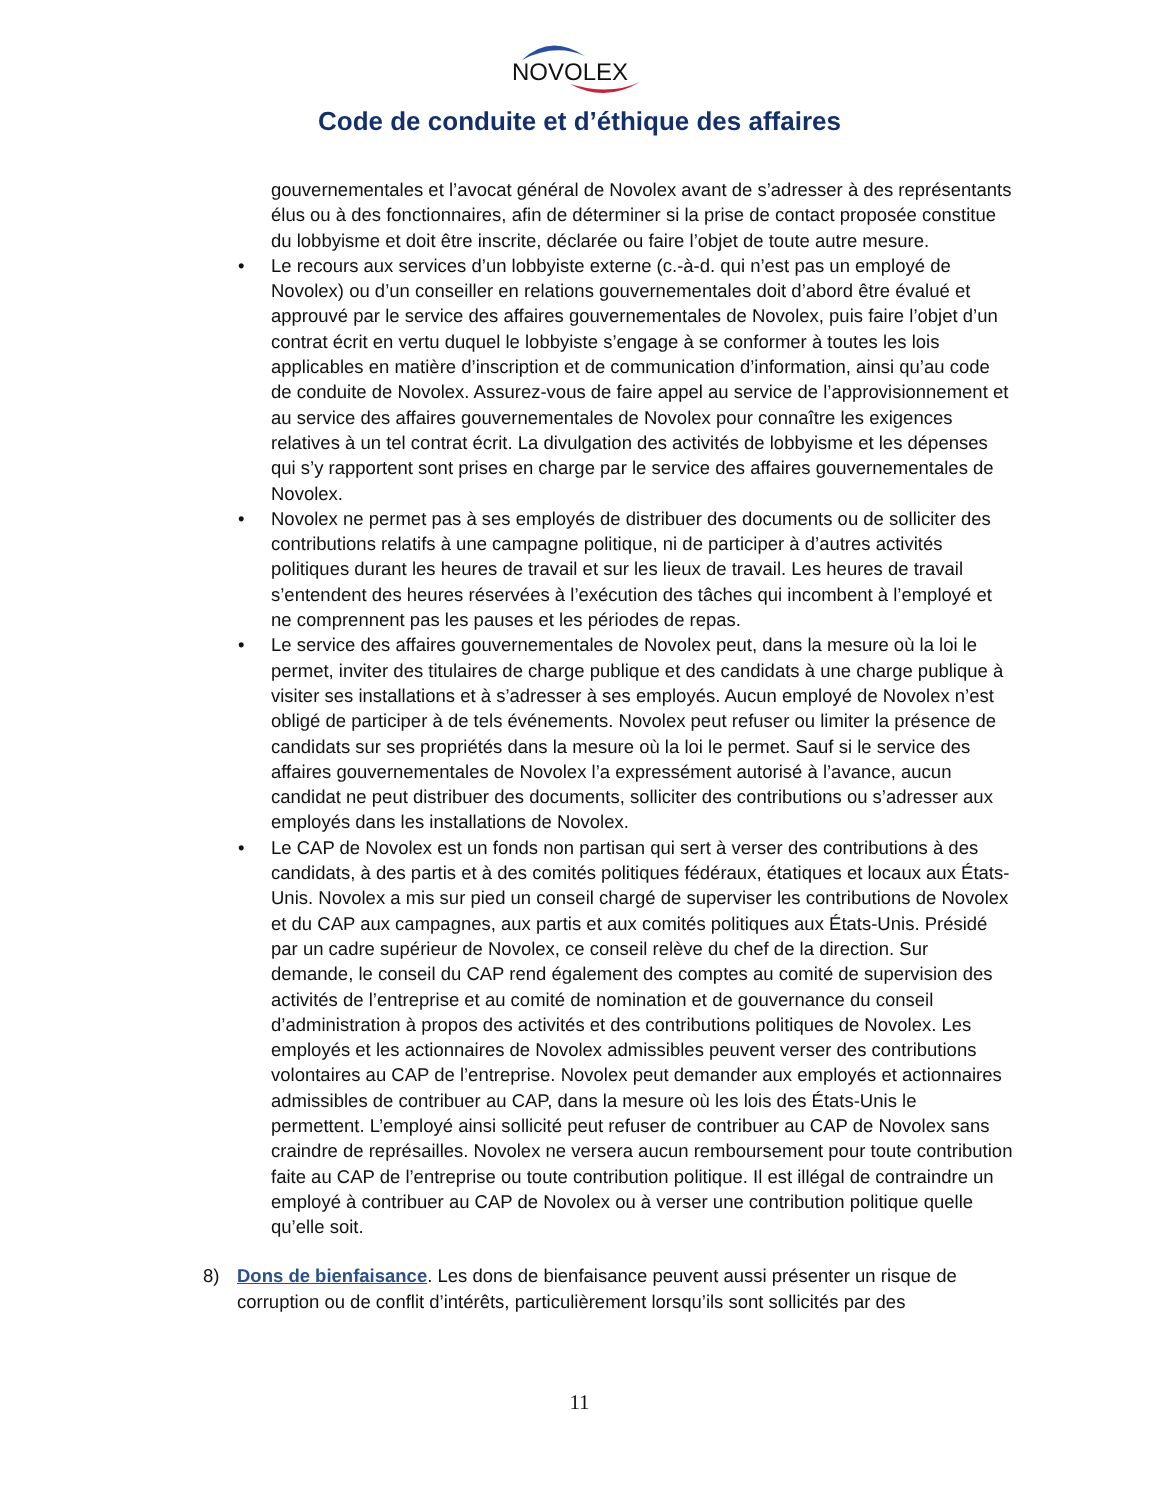NOVOLEX
Code de conduite et d’éthique des affaires
gouvernementales et l’avocat général de Novolex avant de s’adresser à des représentants élus ou à des fonctionnaires, afin de déterminer si la prise de contact proposée constitue du lobbyisme et doit être inscrite, déclarée ou faire l’objet de toute autre mesure.
• Le recours aux services d’un lobbyiste externe (c.-à-d. qui n’est pas un employé de Novolex) ou d’un conseiller en relations gouvernementales doit d’abord être évalué et approuvé par le service des affaires gouvernementales de Novolex, puis faire l’objet d’un contrat écrit en vertu duquel le lobbyiste s’engage à se conformer à toutes les lois applicables en matière d’inscription et de communication d’information, ainsi qu’au code de conduite de Novolex. Assurez-vous de faire appel au service de l’approvisionnement et au service des affaires gouvernementales de Novolex pour connaître les exigences relatives à un tel contrat écrit. La divulgation des activités de lobbyisme et les dépenses qui s’y rapportent sont prises en charge par le service des affaires gouvernementales de Novolex.
• Novolex ne permet pas à ses employés de distribuer des documents ou de solliciter des contributions relatifs à une campagne politique, ni de participer à d’autres activités politiques durant les heures de travail et sur les lieux de travail. Les heures de travail s’entendent des heures réservées à l’exécution des tâches qui incombent à l’employé et ne comprennent pas les pauses et les périodes de repas.
• Le service des affaires gouvernementales de Novolex peut, dans la mesure où la loi le permet, inviter des titulaires de charge publique et des candidats à une charge publique à visiter ses installations et à s’adresser à ses employés. Aucun employé de Novolex n’est obligé de participer à de tels événements. Novolex peut refuser ou limiter la présence de candidats sur ses propriétés dans la mesure où la loi le permet. Sauf si le service des affaires gouvernementales de Novolex l’a expressément autorisé à l’avance, aucun candidat ne peut distribuer des documents, solliciter des contributions ou s’adresser aux employés dans les installations de Novolex.
• Le CAP de Novolex est un fonds non partisan qui sert à verser des contributions à des candidats, à des partis et à des comités politiques fédéraux, étatiques et locaux aux États-Unis. Novolex a mis sur pied un conseil chargé de superviser les contributions de Novolex et du CAP aux campagnes, aux partis et aux comités politiques aux États-Unis. Présidé par un cadre supérieur de Novolex, ce conseil relève du chef de la direction. Sur demande, le conseil du CAP rend également des comptes au comité de supervision des activités de l’entreprise et au comité de nomination et de gouvernance du conseil d’administration à propos des activités et des contributions politiques de Novolex. Les employés et les actionnaires de Novolex admissibles peuvent verser des contributions volontaires au CAP de l’entreprise. Novolex peut demander aux employés et actionnaires admissibles de contribuer au CAP, dans la mesure où les lois des États-Unis le permettent. L’employé ainsi sollicité peut refuser de contribuer au CAP de Novolex sans craindre de représailles. Novolex ne versera aucun remboursement pour toute contribution faite au CAP de l’entreprise ou toute contribution politique. Il est illégal de contraindre un employé à contribuer au CAP de Novolex ou à verser une contribution politique quelle qu’elle soit.
8) Dons de bienfaisance. Les dons de bienfaisance peuvent aussi présenter un risque de corruption ou de conflit d’intérêts, particulièrement lorsqu’ils sont sollicités par des
11